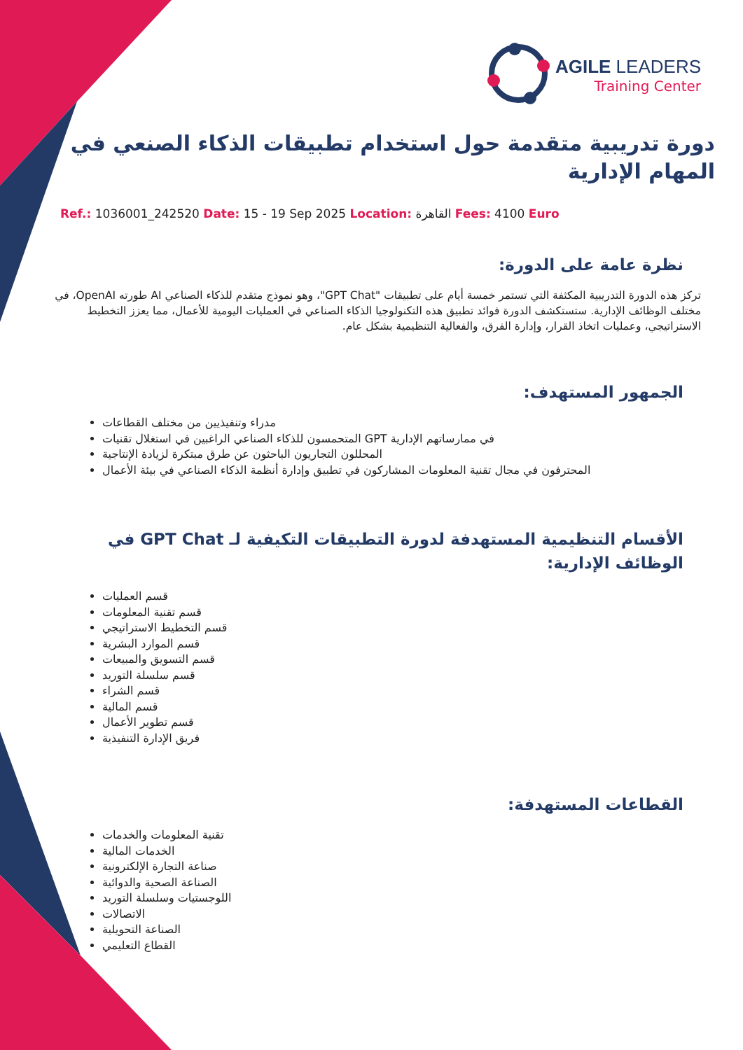AGILE LEADERS
Training Center
دورة تدريبية متقدمة حول استخدام تطبيقات الذكاء الصنعي في المهام الإدارية
Ref.: 1036001_242520 Date: 15 - 19 Sep 2025 Location: القاهرة Fees: 4100 Euro
نظرة عامة على الدورة:
تركز هذه الدورة التدريبية المكثفة التي تستمر خمسة أيام على تطبيقات "GPT Chat"، وهو نموذج متقدم للذكاء الصناعي AI طورته OpenAI، في مختلف الوظائف الإدارية. ستستكشف الدورة فوائد تطبيق هذه التكنولوجيا الذكاء الصناعي في العمليات اليومية للأعمال، مما يعزز التخطيط الاستراتيجي، وعمليات اتخاذ القرار، وإدارة الفرق، والفعالية التنظيمية بشكل عام.
الجمهور المستهدف:
مدراء وتنفيذيين من مختلف القطاعات
المتحمسون للذكاء الصناعي الراغبين في استغلال تقنيات GPT في ممارساتهم الإدارية
المحللون التجاريون الباحثون عن طرق مبتكرة لزيادة الإنتاجية
المحترفون في مجال تقنية المعلومات المشاركون في تطبيق وإدارة أنظمة الذكاء الصناعي في بيئة الأعمال
الأقسام التنظيمية المستهدفة لدورة التطبيقات التكيفية لـ GPT Chat في الوظائف الإدارية:
قسم العمليات
قسم تقنية المعلومات
قسم التخطيط الاستراتيجي
قسم الموارد البشرية
قسم التسويق والمبيعات
قسم سلسلة التوريد
قسم الشراء
قسم المالية
قسم تطوير الأعمال
فريق الإدارة التنفيذية
القطاعات المستهدفة:
تقنية المعلومات والخدمات
الخدمات المالية
صناعة التجارة الإلكترونية
الصناعة الصحية والدوائية
اللوجستيات وسلسلة التوريد
الاتصالات
الصناعة التحويلية
القطاع التعليمي